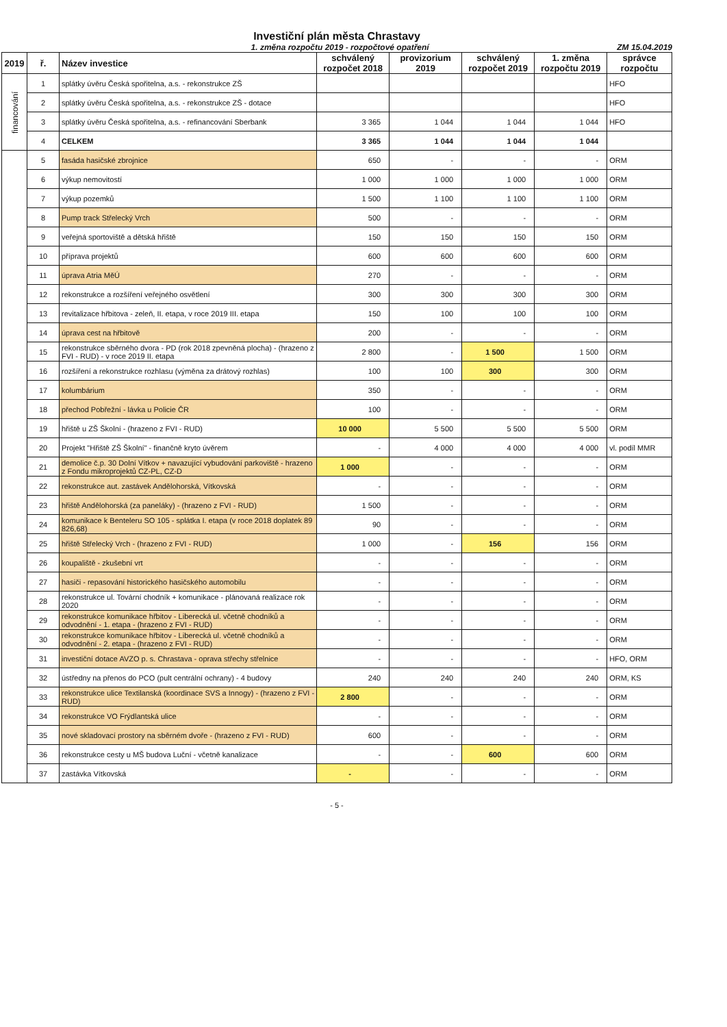Investiční plán města Chrastavy
1. změna rozpočtu 2019 - rozpočtové opatření ZM 15.04.2019
| 2019 | ř. | Název investice | schválený rozpočet 2018 | provizorium 2019 | schválený rozpočet 2019 | 1. změna rozpočtu 2019 | správce rozpočtu |
| --- | --- | --- | --- | --- | --- | --- | --- |
| financování | 1 | splátky úvěru Česká spořitelna, a.s. - rekonstrukce ZŠ | | | | | HFO |
| | 2 | splátky úvěru Česká spořitelna, a.s. - rekonstrukce ZŠ - dotace | | | | | HFO |
| | 3 | splátky úvěru Česká spořitelna, a.s. - refinancování Sberbank | 3 365 | 1 044 | 1 044 | 1 044 | HFO |
| | 4 | CELKEM | 3 365 | 1 044 | 1 044 | 1 044 | |
| | 5 | fasáda hasičské zbrojnice | 650 | - | - | - | ORM |
| | 6 | výkup nemovitostí | 1 000 | 1 000 | 1 000 | 1 000 | ORM |
| | 7 | výkup pozemků | 1 500 | 1 100 | 1 100 | 1 100 | ORM |
| | 8 | Pump track Střelecký Vrch | 500 | - | - | - | ORM |
| | 9 | veřejná sportoviště a dětská hřiště | 150 | 150 | 150 | 150 | ORM |
| | 10 | příprava projektů | 600 | 600 | 600 | 600 | ORM |
| | 11 | úprava Atria MěÚ | 270 | - | - | - | ORM |
| | 12 | rekonstrukce a rozšíření veřejného osvětlení | 300 | 300 | 300 | 300 | ORM |
| | 13 | revitalizace hřbitova - zeleň, II. etapa, v roce 2019 III. etapa | 150 | 100 | 100 | 100 | ORM |
| | 14 | úprava cest na hřbitově | 200 | - | - | - | ORM |
| | 15 | rekonstrukce sběrného dvora - PD (rok 2018 zpevněná plocha) - (hrazeno z FVI - RUD) - v roce 2019 II. etapa | 2 800 | - | 1 500 | 1 500 | ORM |
| | 16 | rozšíření a rekonstrukce rozhlasu (výměna za drátový rozhlas) | 100 | 100 | 300 | 300 | ORM |
| | 17 | kolumbárium | 350 | - | - | - | ORM |
| | 18 | přechod Pobřežní - lávka u Policie ČR | 100 | - | - | - | ORM |
| | 19 | hřiště u ZŠ Školní - (hrazeno z FVI - RUD) | 10 000 | 5 500 | 5 500 | 5 500 | ORM |
| | 20 | Projekt "Hřiště ZŠ Školní" - finančně kryto úvěrem | - | 4 000 | 4 000 | 4 000 | vl. podíl MMR |
| | 21 | demolice č.p. 30 Dolní Vítkov + navazující vybudování parkoviště - hrazeno z Fondu mikroprojektů CZ-PL, CZ-D | 1 000 | - | - | - | ORM |
| | 22 | rekonstrukce aut. zastávek Andělohorská, Vítkovská | - | - | - | - | ORM |
| | 23 | hřiště Andělohorská (za paneláky) - (hrazeno z FVI - RUD) | 1 500 | - | - | - | ORM |
| | 24 | komunikace k Benteleru SO 105 - splátka I. etapa (v roce 2018 doplatek 89 826,68) | 90 | - | - | - | ORM |
| | 25 | hřiště Střelecký Vrch - (hrazeno z FVI - RUD) | 1 000 | - | 156 | 156 | ORM |
| | 26 | koupaliště - zkušební vrt | - | - | - | - | ORM |
| | 27 | hasiči - repasování historického hasičského automobilu | - | - | - | - | ORM |
| | 28 | rekonstrukce ul. Tovární chodník + komunikace - plánovaná realizace rok 2020 | - | - | - | - | ORM |
| | 29 | rekonstrukce komunikace hřbitov - Liberecká ul. včetně chodníků a odvodnění - 1. etapa - (hrazeno z FVI - RUD) | - | - | - | - | ORM |
| | 30 | rekonstrukce komunikace hřbitov - Liberecká ul. včetně chodníků a odvodnění - 2. etapa - (hrazeno z FVI - RUD) | - | - | - | - | ORM |
| | 31 | investiční dotace AVZO p. s. Chrastava - oprava střechy střelnice | - | - | - | - | HFO, ORM |
| | 32 | ústředny na přenos do PCO (pult centrální ochrany) - 4 budovy | 240 | 240 | 240 | 240 | ORM, KS |
| | 33 | rekonstrukce ulice Textilanská (koordinace SVS a Innogy) - (hrazeno z FVI - RUD) | 2 800 | - | - | - | ORM |
| | 34 | rekonstrukce VO Frýdlantská ulice | - | - | - | - | ORM |
| | 35 | nové skladovací prostory na sběrném dvoře - (hrazeno z FVI - RUD) | 600 | - | - | - | ORM |
| | 36 | rekonstrukce cesty u MŠ budova Luční - včetně kanalizace | - | - | 600 | 600 | ORM |
| | 37 | zastávka Vítkovská | - | - | - | - | ORM |
- 5 -